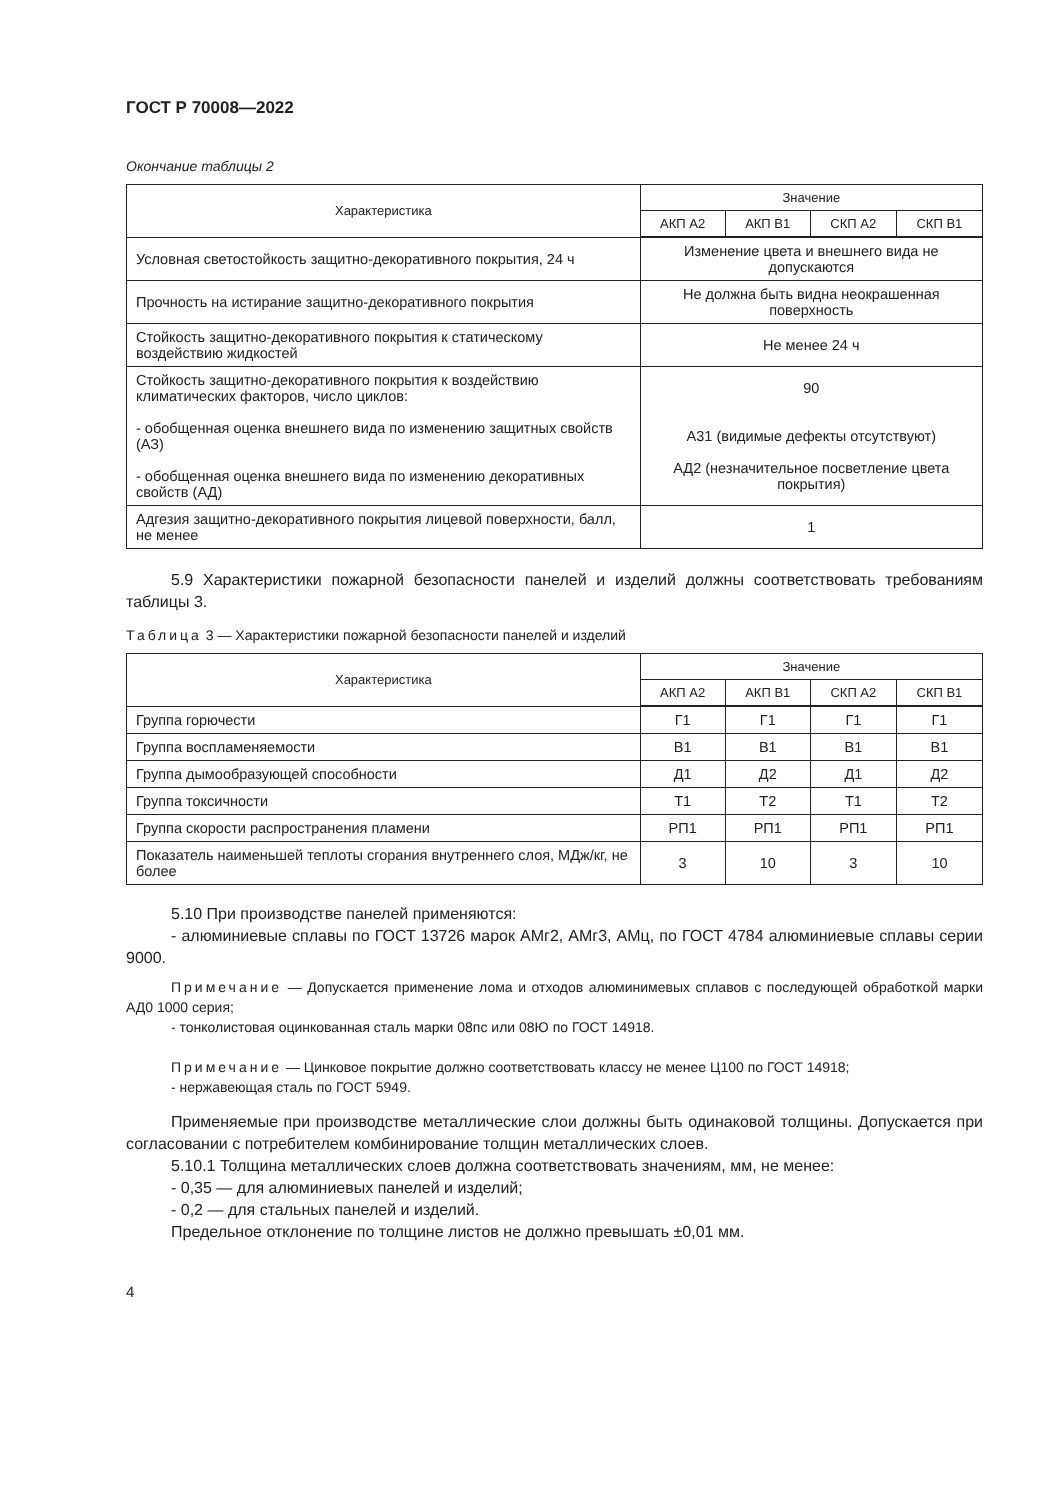ГОСТ Р 70008—2022
Окончание таблицы 2
| Характеристика | Значение | | | |
| --- | --- | --- | --- | --- |
| | АКП А2 | АКП В1 | СКП А2 | СКП В1 |
| Условная светостойкость защитно-декоративного покрытия, 24 ч | Изменение цвета и внешнего вида не допускаются | | | |
| Прочность на истирание защитно-декоративного покрытия | Не должна быть видна неокрашенная поверхность | | | |
| Стойкость защитно-декоративного покрытия к статическому воздействию жидкостей | Не менее 24 ч | | | |
| Стойкость защитно-декоративного покрытия к воздействию климатических факторов, число циклов: - обобщенная оценка внешнего вида по изменению защитных свойств (АЗ) - обобщенная оценка внешнего вида по изменению декоративных свойств (АД) | 90 А31 (видимые дефекты отсутствуют) АД2 (незначительное посветление цвета покрытия) | | | |
| Адгезия защитно-декоративного покрытия лицевой поверхности, балл, не менее | 1 | | | |
5.9 Характеристики пожарной безопасности панелей и изделий должны соответствовать требованиям таблицы 3.
Таблица 3 — Характеристики пожарной безопасности панелей и изделий
| Характеристика | Значение | | | |
| --- | --- | --- | --- | --- |
| | АКП А2 | АКП В1 | СКП А2 | СКП В1 |
| Группа горючести | Г1 | Г1 | Г1 | Г1 |
| Группа воспламеняемости | В1 | В1 | В1 | В1 |
| Группа дымообразующей способности | Д1 | Д2 | Д1 | Д2 |
| Группа токсичности | Т1 | Т2 | Т1 | Т2 |
| Группа скорости распространения пламени | РП1 | РП1 | РП1 | РП1 |
| Показатель наименьшей теплоты сгорания внутреннего слоя, МДж/кг, не более | 3 | 10 | 3 | 10 |
5.10 При производстве панелей применяются:
- алюминиевые сплавы по ГОСТ 13726 марок АМг2, АМг3, АМц, по ГОСТ 4784 алюминиевые сплавы серии 9000.
Примечание — Допускается применение лома и отходов алюминимевых сплавов с последующей обработкой марки АД0 1000 серия;
- тонколистовая оцинкованная сталь марки 08пс или 08Ю по ГОСТ 14918.
Примечание — Цинковое покрытие должно соответствовать классу не менее Ц100 по ГОСТ 14918;
- нержавеющая сталь по ГОСТ 5949.
Применяемые при производстве металлические слои должны быть одинаковой толщины. Допускается при согласовании с потребителем комбинирование толщин металлических слоев.
5.10.1 Толщина металлических слоев должна соответствовать значениям, мм, не менее:
- 0,35 — для алюминиевых панелей и изделий;
- 0,2 — для стальных панелей и изделий.
Предельное отклонение по толщине листов не должно превышать ±0,01 мм.
4